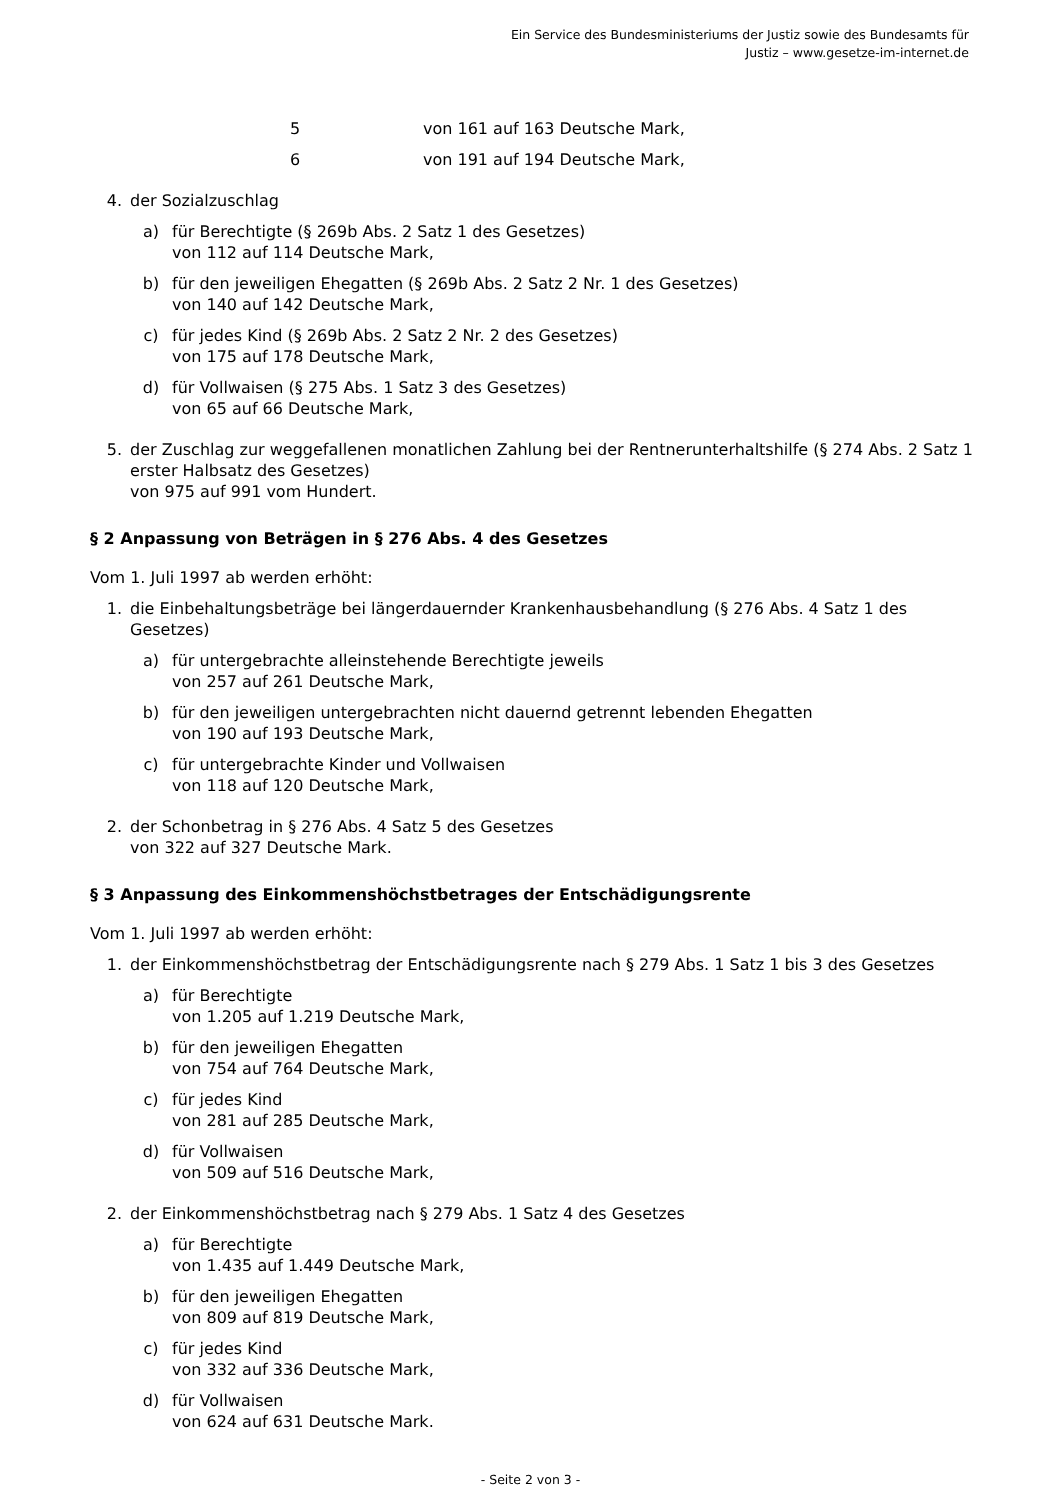Ein Service des Bundesministeriums der Justiz sowie des Bundesamts für
Justiz – www.gesetze-im-internet.de
| 5 | von 161 auf 163 Deutsche Mark, |
| 6 | von 191 auf 194 Deutsche Mark, |
4. der Sozialzuschlag
a) für Berechtigte (§ 269b Abs. 2 Satz 1 des Gesetzes)
von 112 auf 114 Deutsche Mark,
b) für den jeweiligen Ehegatten (§ 269b Abs. 2 Satz 2 Nr. 1 des Gesetzes)
von 140 auf 142 Deutsche Mark,
c) für jedes Kind (§ 269b Abs. 2 Satz 2 Nr. 2 des Gesetzes)
von 175 auf 178 Deutsche Mark,
d) für Vollwaisen (§ 275 Abs. 1 Satz 3 des Gesetzes)
von 65 auf 66 Deutsche Mark,
5. der Zuschlag zur weggefallenen monatlichen Zahlung bei der Rentnerunterhaltshilfe (§ 274 Abs. 2 Satz 1 erster Halbsatz des Gesetzes)
von 975 auf 991 vom Hundert.
§ 2 Anpassung von Beträgen in § 276 Abs. 4 des Gesetzes
Vom 1. Juli 1997 ab werden erhöht:
1. die Einbehaltungsbeträge bei längerdauernder Krankenhausbehandlung (§ 276 Abs. 4 Satz 1 des Gesetzes)
a) für untergebrachte alleinstehende Berechtigte jeweils
von 257 auf 261 Deutsche Mark,
b) für den jeweiligen untergebrachten nicht dauernd getrennt lebenden Ehegatten
von 190 auf 193 Deutsche Mark,
c) für untergebrachte Kinder und Vollwaisen
von 118 auf 120 Deutsche Mark,
2. der Schonbetrag in § 276 Abs. 4 Satz 5 des Gesetzes
von 322 auf 327 Deutsche Mark.
§ 3 Anpassung des Einkommenshöchstbetrages der Entschädigungsrente
Vom 1. Juli 1997 ab werden erhöht:
1. der Einkommenshöchstbetrag der Entschädigungsrente nach § 279 Abs. 1 Satz 1 bis 3 des Gesetzes
a) für Berechtigte
von 1.205 auf 1.219 Deutsche Mark,
b) für den jeweiligen Ehegatten
von 754 auf 764 Deutsche Mark,
c) für jedes Kind
von 281 auf 285 Deutsche Mark,
d) für Vollwaisen
von 509 auf 516 Deutsche Mark,
2. der Einkommenshöchstbetrag nach § 279 Abs. 1 Satz 4 des Gesetzes
a) für Berechtigte
von 1.435 auf 1.449 Deutsche Mark,
b) für den jeweiligen Ehegatten
von 809 auf 819 Deutsche Mark,
c) für jedes Kind
von 332 auf 336 Deutsche Mark,
d) für Vollwaisen
von 624 auf 631 Deutsche Mark.
- Seite 2 von 3 -